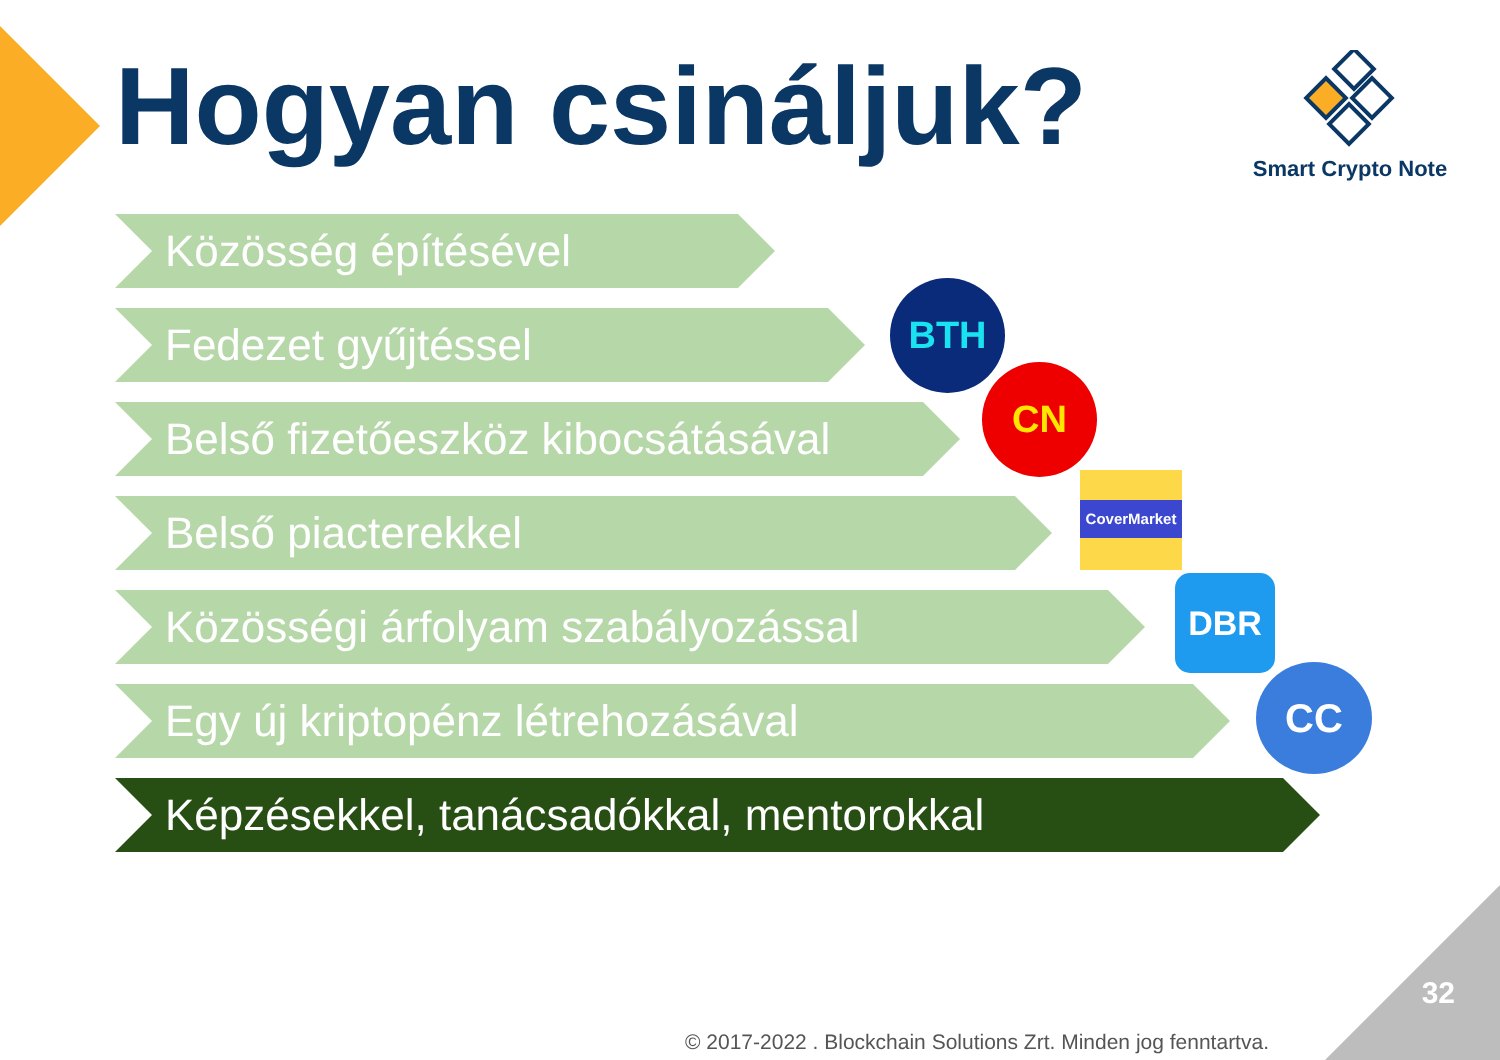Hogyan csináljuk?
Smart Crypto Note
Közösség építésével
Fedezet gyűjtéssel
Belső fizetőeszköz kibocsátásával
Belső piacterekkel
Közösségi árfolyam szabályozással
Egy új kriptopénz létrehozásával
Képzésekkel, tanácsadókkal, mentorokkal
BTH
CN
CoverMarket
DBR
CC
32
© 2017-2022 . Blockchain Solutions Zrt. Minden jog fenntartva.